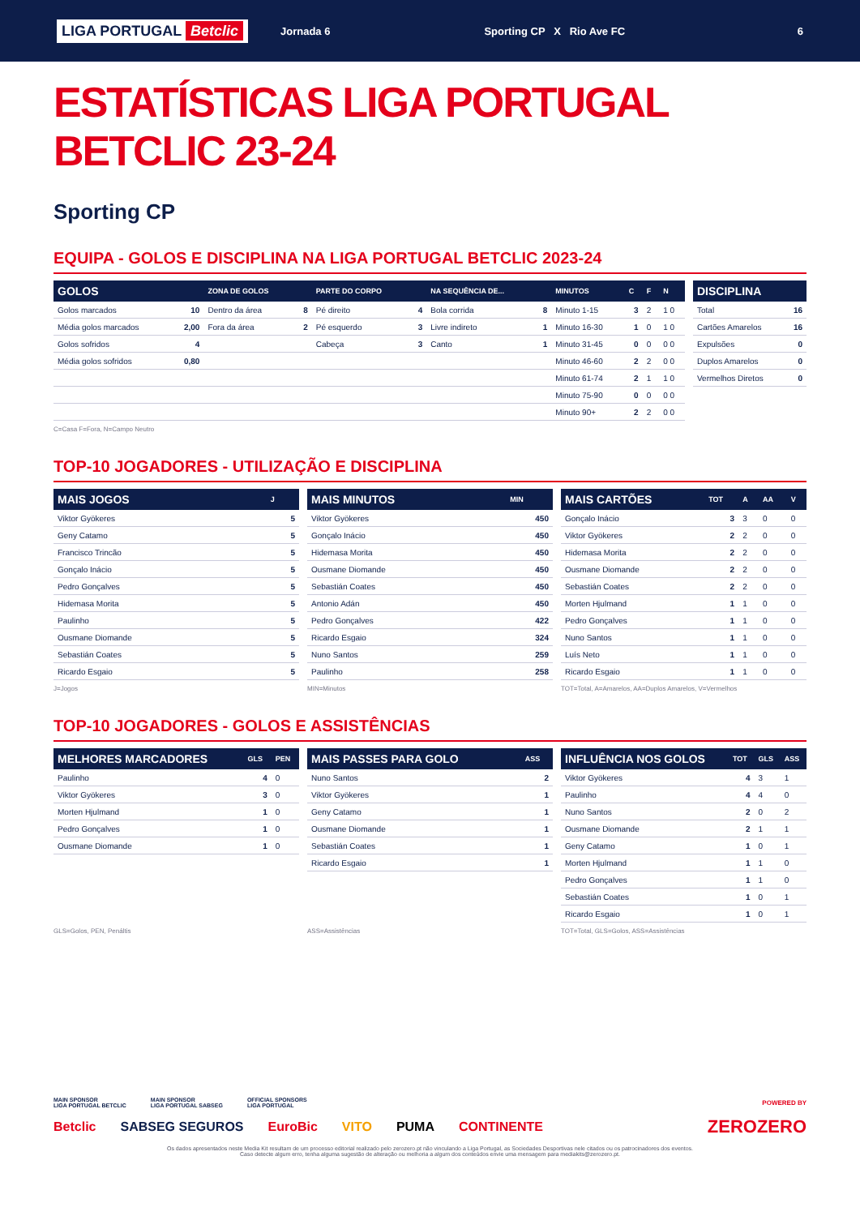LIGA PORTUGAL Betclic Jornada 6 Sporting CP X Rio Ave FC 6
ESTATÍSTICAS LIGA PORTUGAL BETCLIC 23-24
Sporting CP
EQUIPA - GOLOS E DISCIPLINA NA LIGA PORTUGAL BETCLIC 2023-24
| GOLOS | | ZONA DE GOLOS | | PARTE DO CORPO | | NA SEQUÊNCIA DE... | | MINUTOS | C | F | N |
| --- | --- | --- | --- | --- | --- | --- | --- | --- | --- | --- | --- |
| Golos marcados | 10 | Dentro da área | 8 | Pé direito | 4 | Bola corrida | 8 | Minuto 1-15 | 3 | 2 | 1 0 |
| Média golos marcados | 2,00 | Fora da área | 2 | Pé esquerdo | 3 | Livre indireto | 1 | Minuto 16-30 | 1 | 0 | 1 0 |
| Golos sofridos | 4 | | | Cabeça | 3 | Canto | 1 | Minuto 31-45 | 0 | 0 | 0 0 |
| Média golos sofridos | 0,80 | | | | | | | Minuto 46-60 | 2 | 2 | 0 0 |
| | | | | | | | | Minuto 61-74 | 2 | 1 | 1 0 |
| | | | | | | | | Minuto 75-90 | 0 | 0 | 0 0 |
| | | | | | | | | Minuto 90+ | 2 | 2 | 0 0 |
| DISCIPLINA | |
| --- | --- |
| Total | 16 |
| Cartões Amarelos | 16 |
| Expulsões | 0 |
| Duplos Amarelos | 0 |
| Vermelhos Diretos | 0 |
C=Casa F=Fora, N=Campo Neutro
TOP-10 JOGADORES - UTILIZAÇÃO E DISCIPLINA
| MAIS JOGOS | J |
| --- | --- |
| Viktor Gyökeres | 5 |
| Geny Catamo | 5 |
| Francisco Trincão | 5 |
| Gonçalo Inácio | 5 |
| Pedro Gonçalves | 5 |
| Hidemasa Morita | 5 |
| Paulinho | 5 |
| Ousmane Diomande | 5 |
| Sebastián Coates | 5 |
| Ricardo Esgaio | 5 |
| MAIS MINUTOS | MIN |
| --- | --- |
| Viktor Gyökeres | 450 |
| Gonçalo Inácio | 450 |
| Hidemasa Morita | 450 |
| Ousmane Diomande | 450 |
| Sebastián Coates | 450 |
| Antonio Adán | 450 |
| Pedro Gonçalves | 422 |
| Ricardo Esgaio | 324 |
| Nuno Santos | 259 |
| Paulinho | 258 |
| MAIS CARTÕES | TOT | A | AA | V |
| --- | --- | --- | --- | --- |
| Gonçalo Inácio | 3 | 3 | 0 | 0 |
| Viktor Gyökeres | 2 | 2 | 0 | 0 |
| Hidemasa Morita | 2 | 2 | 0 | 0 |
| Ousmane Diomande | 2 | 2 | 0 | 0 |
| Sebastián Coates | 2 | 2 | 0 | 0 |
| Morten Hjulmand | 1 | 1 | 0 | 0 |
| Pedro Gonçalves | 1 | 1 | 0 | 0 |
| Nuno Santos | 1 | 1 | 0 | 0 |
| Luís Neto | 1 | 1 | 0 | 0 |
| Ricardo Esgaio | 1 | 1 | 0 | 0 |
J=Jogos MIN=Minutos TOT=Total, A=Amarelos, AA=Duplos Amarelos, V=Vermelhos
TOP-10 JOGADORES - GOLOS E ASSISTÊNCIAS
| MELHORES MARCADORES | GLS | PEN |
| --- | --- | --- |
| Paulinho | 4 | 0 |
| Viktor Gyökeres | 3 | 0 |
| Morten Hjulmand | 1 | 0 |
| Pedro Gonçalves | 1 | 0 |
| Ousmane Diomande | 1 | 0 |
| MAIS PASSES PARA GOLO | ASS |
| --- | --- |
| Nuno Santos | 2 |
| Viktor Gyökeres | 1 |
| Geny Catamo | 1 |
| Ousmane Diomande | 1 |
| Sebastián Coates | 1 |
| Ricardo Esgaio | 1 |
| INFLUÊNCIA NOS GOLOS | TOT | GLS | ASS |
| --- | --- | --- | --- |
| Viktor Gyökeres | 4 | 3 | 1 |
| Paulinho | 4 | 4 | 0 |
| Nuno Santos | 2 | 0 | 2 |
| Ousmane Diomande | 2 | 1 | 1 |
| Geny Catamo | 1 | 0 | 1 |
| Morten Hjulmand | 1 | 1 | 0 |
| Pedro Gonçalves | 1 | 1 | 0 |
| Sebastián Coates | 1 | 0 | 1 |
| Ricardo Esgaio | 1 | 0 | 1 |
GLS=Golos, PEN, Penáltis ASS=Assistências TOT=Total, GLS=Golos, ASS=Assistências
MAIN SPONSOR
LIGA PORTUGAL BETCLIC MAIN SPONSOR
LIGA PORTUGAL SABSEG OFFICIAL SPONSORS
LIGA PORTUGAL POWERED BY
Betclic SABSEG SEGUROS EuroBic VITO PUMA CONTINENTE ZEROZERO
Os dados apresentados neste Media Kit resultam de um processo editorial realizado pelo zerozero.pt não vinculando a Liga Portugal, as Sociedades Desportivas nele citados ou os patrocinadores dos eventos.
Caso detecte algum erro, tenha alguma sugestão de alteração ou melhoria a algum dos conteúdos envie uma mensagem para mediakits@zerozero.pt.